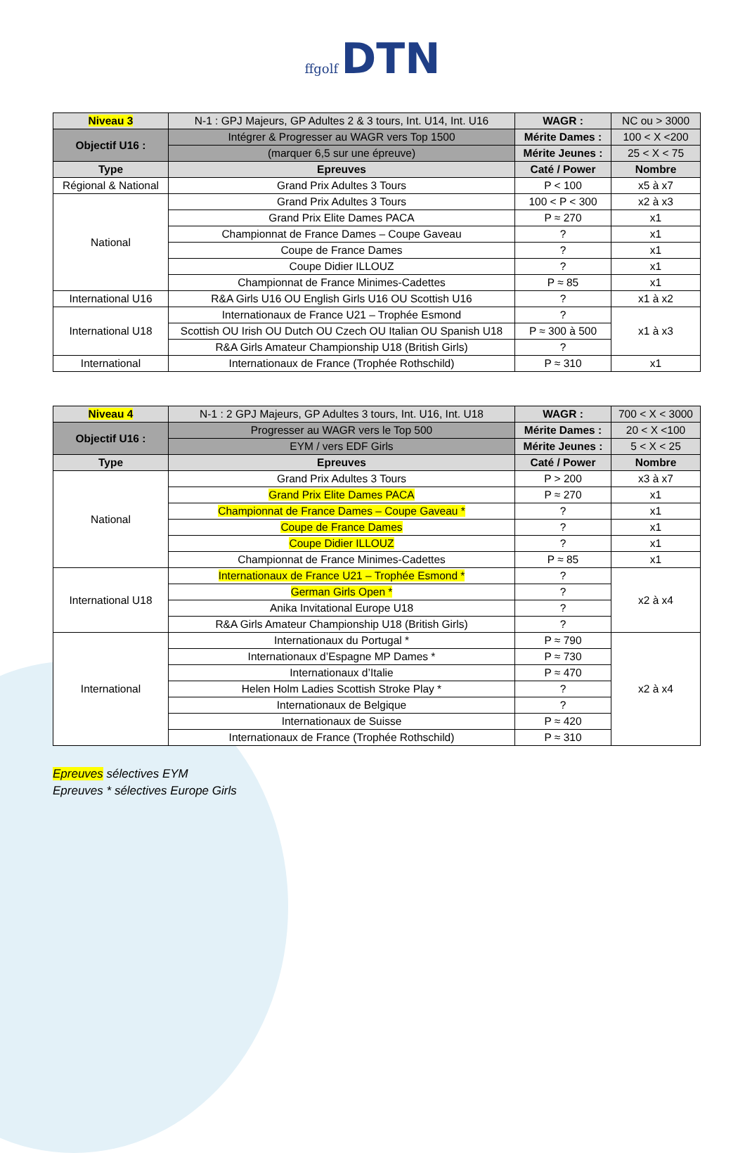ffgolf DTN
| Niveau 3 | N-1 : GPJ Majeurs, GP Adultes 2 & 3 tours, Int. U14, Int. U16 | WAGR : | NC ou > 3000 |
| Objectif U16 : | Intégrer & Progresser au WAGR vers Top 1500 | Mérite Dames : | 100 < X <200 |
| | (marquer 6,5 sur une épreuve) | Mérite Jeunes : | 25 < X < 75 |
| Type | Epreuves | Caté / Power | Nombre |
| Régional & National | Grand Prix Adultes 3 Tours | P < 100 | x5 à x7 |
| National | Grand Prix Adultes 3 Tours | 100 < P < 300 | x2 à x3 |
| | Grand Prix Elite Dames PACA | P ≈ 270 | x1 |
| | Championnat de France Dames – Coupe Gaveau | ? | x1 |
| | Coupe de France Dames | ? | x1 |
| | Coupe Didier ILLOUZ | ? | x1 |
| | Championnat de France Minimes-Cadettes | P ≈ 85 | x1 |
| International U16 | R&A Girls U16 OU English Girls U16 OU Scottish U16 | ? | x1 à x2 |
| International U18 | Internationaux de France U21 – Trophée Esmond | ? | x1 à x3 |
| | Scottish OU Irish OU Dutch OU Czech OU Italian OU Spanish U18 | P ≈ 300 à 500 | |
| | R&A Girls Amateur Championship U18 (British Girls) | ? | |
| International | Internationaux de France (Trophée Rothschild) | P ≈ 310 | x1 |
| Niveau 4 | N-1 : 2 GPJ Majeurs, GP Adultes 3 tours, Int. U16, Int. U18 | WAGR : | 700 < X < 3000 |
| Objectif U16 : | Progresser au WAGR vers le Top 500 | Mérite Dames : | 20 < X <100 |
| | EYM / vers EDF Girls | Mérite Jeunes : | 5 < X < 25 |
| Type | Epreuves | Caté / Power | Nombre |
| National | Grand Prix Adultes 3 Tours | P > 200 | x3 à x7 |
| | Grand Prix Elite Dames PACA | P ≈ 270 | x1 |
| | Championnat de France Dames – Coupe Gaveau * | ? | x1 |
| | Coupe de France Dames | ? | x1 |
| | Coupe Didier ILLOUZ | ? | x1 |
| | Championnat de France Minimes-Cadettes | P ≈ 85 | x1 |
| International U18 | Internationaux de France U21 – Trophée Esmond * | ? | x2 à x4 |
| | German Girls Open * | ? | |
| | Anika Invitational Europe U18 | ? | |
| | R&A Girls Amateur Championship U18 (British Girls) | ? | |
| International | Internationaux du Portugal * | P ≈ 790 | x2 à x4 |
| | Internationaux d’Espagne MP Dames * | P ≈ 730 | |
| | Internationaux d’Italie | P ≈ 470 | |
| | Helen Holm Ladies Scottish Stroke Play * | ? | |
| | Internationaux de Belgique | ? | |
| | Internationaux de Suisse | P ≈ 420 | |
| | Internationaux de France (Trophée Rothschild) | P ≈ 310 | |
Epreuves sélectives EYM
Epreuves * sélectives Europe Girls